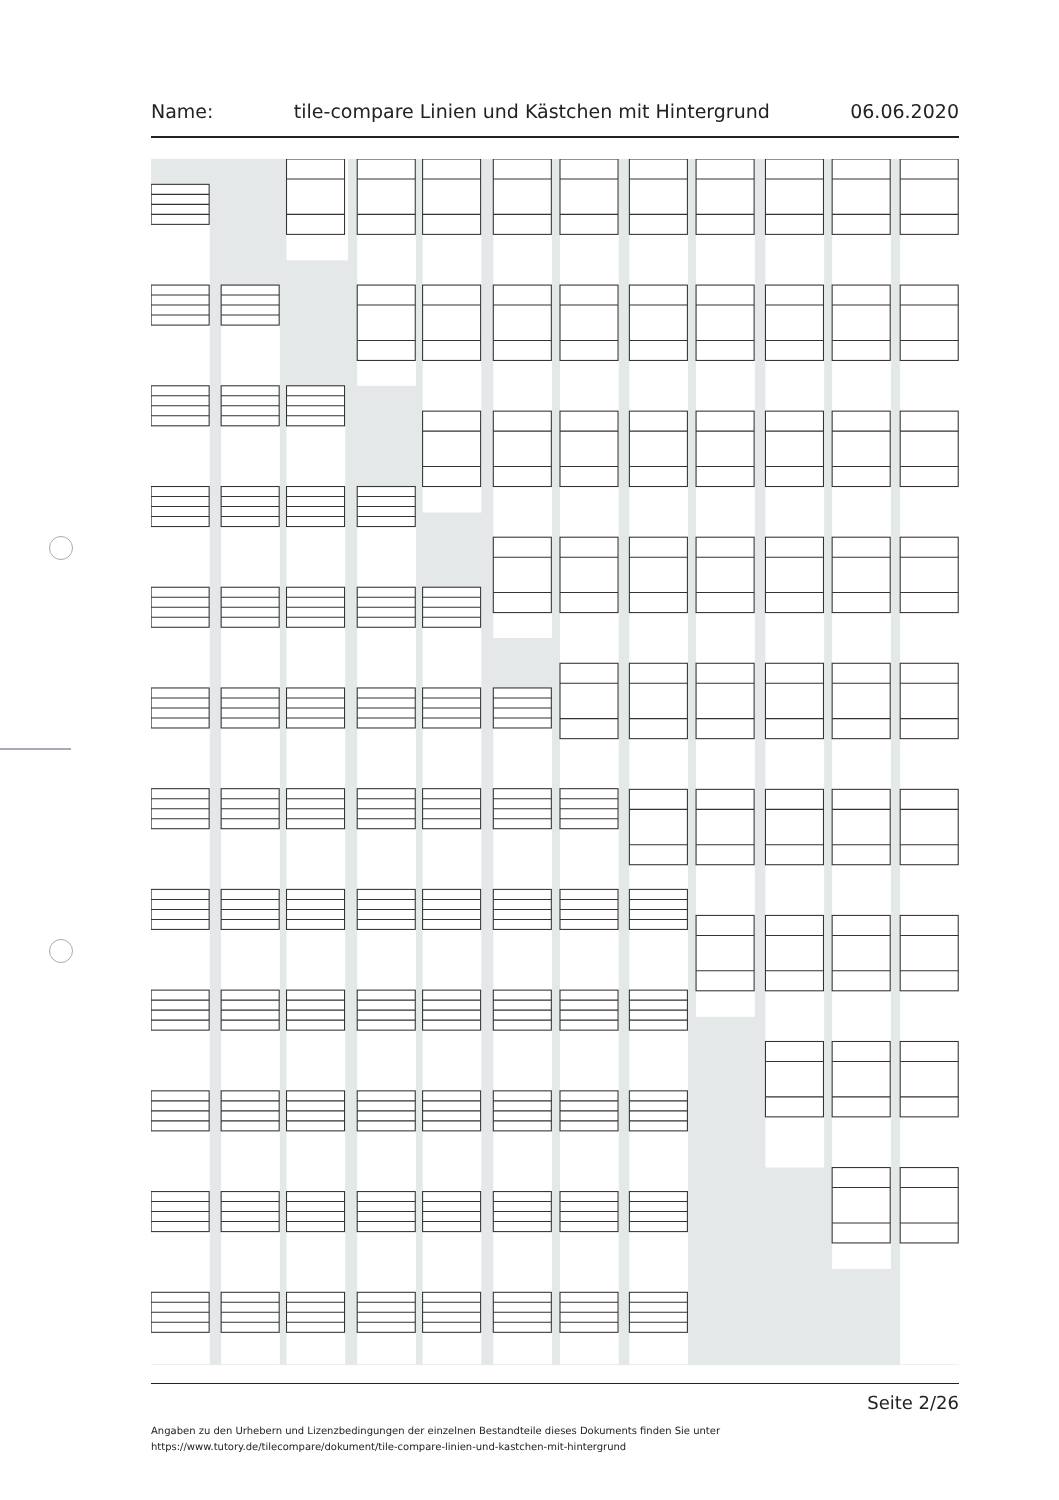Name: tile-compare Linien und Kästchen mit Hintergrund 06.06.2020
Seite 2/26
Angaben zu den Urhebern und Lizenzbedingungen der einzelnen Bestandteile dieses Dokuments finden Sie unter
https://www.tutory.de/tilecompare/dokument/tile-compare-linien-und-kastchen-mit-hintergrund